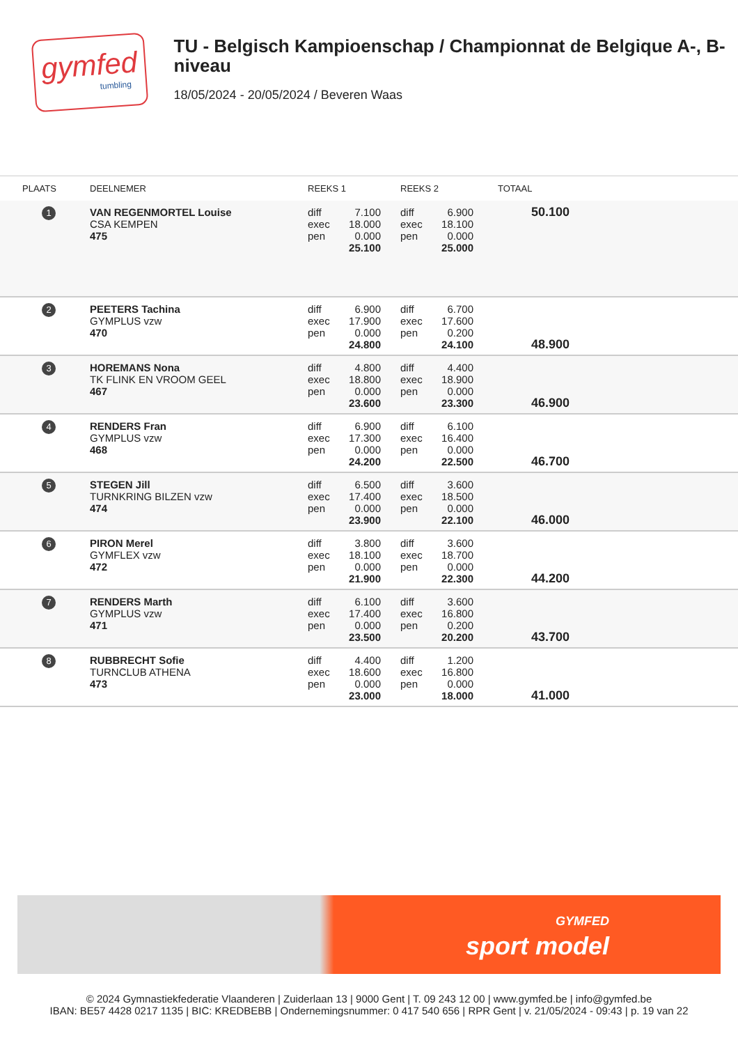gymfed
tumbling
TU - Belgisch Kampioenschap / Championnat de Belgique A-, B-niveau
18/05/2024 - 20/05/2024 / Beveren Waas
| PLAATS | DEELNEMER | REEKS 1 | REEKS 2 | TOTAAL |
| --- | --- | --- | --- | --- |
| 1 | VAN REGENMORTEL Louise CSA KEMPEN 475 | diff 7.100 exec 18.000 pen 0.000 25.100 | diff 6.900 exec 18.100 pen 0.000 25.000 | 50.100 |
| 2 | PEETERS Tachina GYMPLUS vzw 470 | diff 6.900 exec 17.900 pen 0.000 24.800 | diff 6.700 exec 17.600 pen 0.200 24.100 | 48.900 |
| 3 | HOREMANS Nona TK FLINK EN VROOM GEEL 467 | diff 4.800 exec 18.800 pen 0.000 23.600 | diff 4.400 exec 18.900 pen 0.000 23.300 | 46.900 |
| 4 | RENDERS Fran GYMPLUS vzw 468 | diff 6.900 exec 17.300 pen 0.000 24.200 | diff 6.100 exec 16.400 pen 0.000 22.500 | 46.700 |
| 5 | STEGEN Jill TURNKRING BILZEN vzw 474 | diff 6.500 exec 17.400 pen 0.000 23.900 | diff 3.600 exec 18.500 pen 0.000 22.100 | 46.000 |
| 6 | PIRON Merel GYMFLEX vzw 472 | diff 3.800 exec 18.100 pen 0.000 21.900 | diff 3.600 exec 18.700 pen 0.000 22.300 | 44.200 |
| 7 | RENDERS Marth GYMPLUS vzw 471 | diff 6.100 exec 17.400 pen 0.000 23.500 | diff 3.600 exec 16.800 pen 0.200 20.200 | 43.700 |
| 8 | RUBBRECHT Sofie TURNCLUB ATHENA 473 | diff 4.400 exec 18.600 pen 0.000 23.000 | diff 1.200 exec 16.800 pen 0.000 18.000 | 41.000 |
GYMFED
sport model
© 2024 Gymnastiekfederatie Vlaanderen | Zuiderlaan 13 | 9000 Gent | T. 09 243 12 00 | www.gymfed.be | info@gymfed.be
IBAN: BE57 4428 0217 1135 | BIC: KREDBEBB | Ondernemingsnummer: 0 417 540 656 | RPR Gent | v. 21/05/2024 - 09:43 | p. 19 van 22